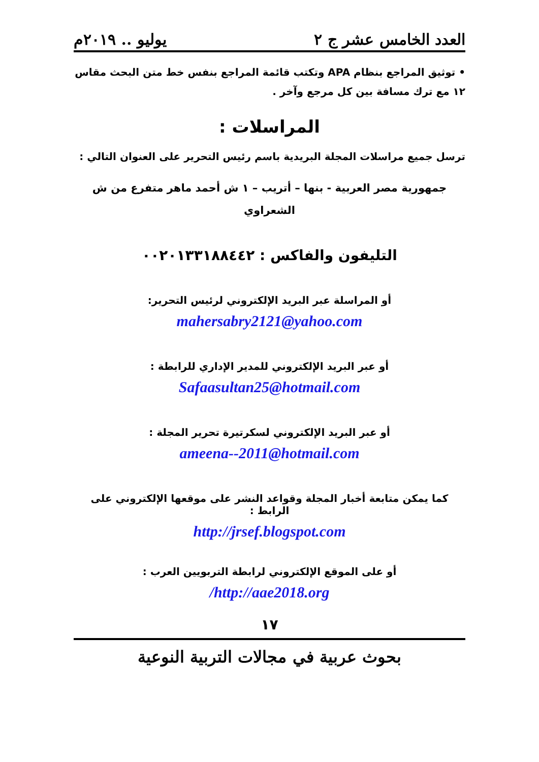العدد الخامس عشر ج ٢ يوليو .. ٢٠١٩م
• توثيق المراجع بنظام APA وتكتب قائمة المراجع بنفس خط متن البحث مقاس ١٢ مع ترك مسافة بين كل مرجع وآخر .
المراسلات :
ترسل جميع مراسلات المجلة البريدية باسم رئيس التحرير على العنوان التالي :
جمهورية مصر العربية - بنها – أتريب – ١ ش أحمد ماهر متفرع من ش الشعراوي
التليفون والفاكس : ٠٠٢٠١٣٣١٨٨٤٤٢
أو المراسلة عبر البريد الإلكتروني لرئيس التحرير:
mahersabry2121@yahoo.com
أو عبر البريد الإلكتروني للمدير الإداري للرابطة :
Safaasultan25@hotmail.com
أو عبر البريد الإلكتروني لسكرتيرة تحرير المجلة :
ameena--2011@hotmail.com
كما يمكن متابعة أخبار المجلة وقواعد النشر على موقعها الإلكتروني على الرابط :
http://jrsef.blogspot.com
أو على الموقع الإلكتروني لرابطة التربويين العرب :
http://aae2018.org/
١٧
بحوث عربية في مجالات التربية النوعية